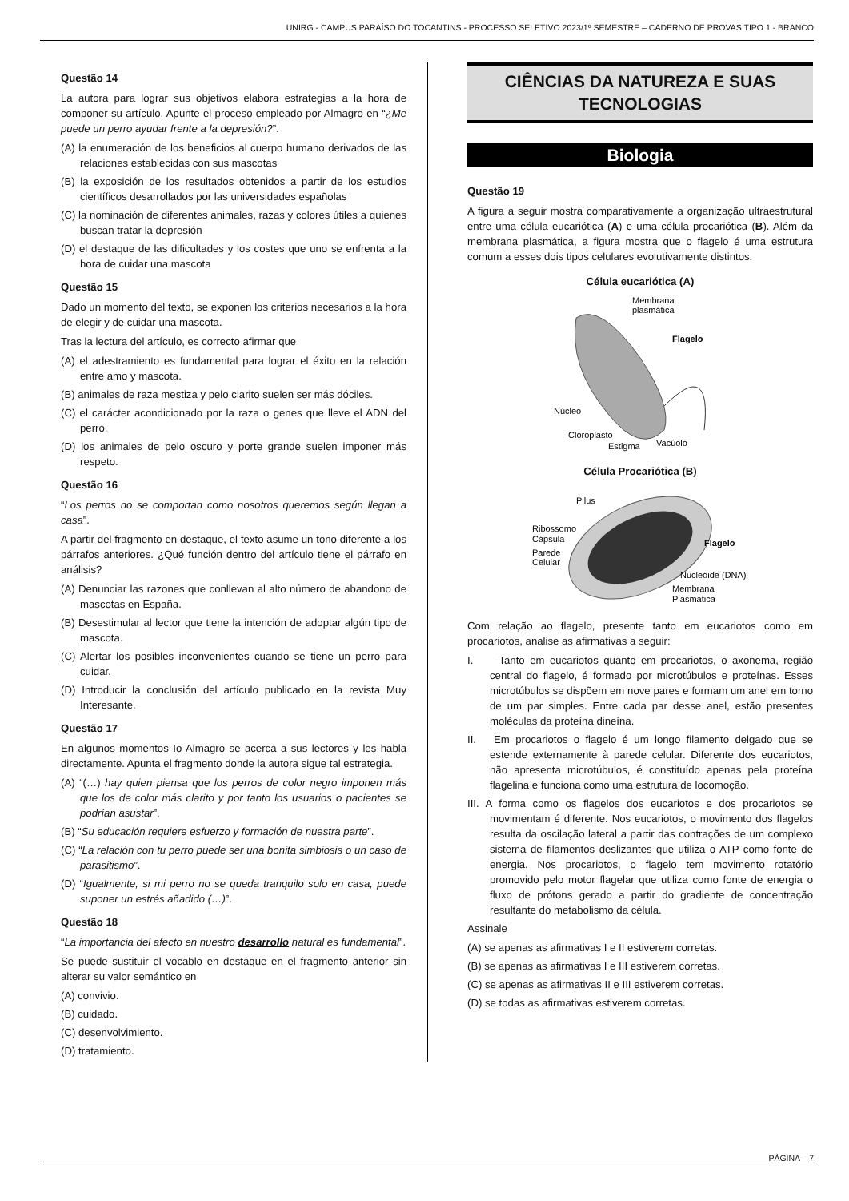UNIRG - CAMPUS PARAÍSO DO TOCANTINS - PROCESSO SELETIVO 2023/1º SEMESTRE – CADERNO DE PROVAS TIPO 1 - BRANCO
Questão 14
La autora para lograr sus objetivos elabora estrategias a la hora de componer su artículo. Apunte el proceso empleado por Almagro en “¿Me puede un perro ayudar frente a la depresión?”.
(A) la enumeración de los beneficios al cuerpo humano derivados de las relaciones establecidas con sus mascotas
(B) la exposición de los resultados obtenidos a partir de los estudios científicos desarrollados por las universidades españolas
(C) la nominación de diferentes animales, razas y colores útiles a quienes buscan tratar la depresión
(D) el destaque de las dificultades y los costes que uno se enfrenta a la hora de cuidar una mascota
Questão 15
Dado un momento del texto, se exponen los criterios necesarios a la hora de elegir y de cuidar una mascota.
Tras la lectura del artículo, es correcto afirmar que
(A) el adestramiento es fundamental para lograr el éxito en la relación entre amo y mascota.
(B) animales de raza mestiza y pelo clarito suelen ser más dóciles.
(C) el carácter acondicionado por la raza o genes que lleve el ADN del perro.
(D) los animales de pelo oscuro y porte grande suelen imponer más respeto.
Questão 16
“Los perros no se comportan como nosotros queremos según llegan a casa”.
A partir del fragmento en destaque, el texto asume un tono diferente a los párrafos anteriores. ¿Qué función dentro del artículo tiene el párrafo en análisis?
(A) Denunciar las razones que conllevan al alto número de abandono de mascotas en España.
(B) Desestimular al lector que tiene la intención de adoptar algún tipo de mascota.
(C) Alertar los posibles inconvenientes cuando se tiene un perro para cuidar.
(D) Introducir la conclusión del artículo publicado en la revista Muy Interesante.
Questão 17
En algunos momentos Io Almagro se acerca a sus lectores y les habla directamente. Apunta el fragmento donde la autora sigue tal estrategia.
(A) “(…) hay quien piensa que los perros de color negro imponen más que los de color más clarito y por tanto los usuarios o pacientes se podrían asustar”.
(B) “Su educación requiere esfuerzo y formación de nuestra parte”.
(C) “La relación con tu perro puede ser una bonita simbiosis o un caso de parasitismo”.
(D) “Igualmente, si mi perro no se queda tranquilo solo en casa, puede suponer un estrés añadido (…)”.
Questão 18
“La importancia del afecto en nuestro desarrollo natural es fundamental”.
Se puede sustituir el vocablo en destaque en el fragmento anterior sin alterar su valor semántico en
(A) convivio.
(B) cuidado.
(C) desenvolvimiento.
(D) tratamiento.
CIÊNCIAS DA NATUREZA E SUAS TECNOLOGIAS
Biologia
Questão 19
A figura a seguir mostra comparativamente a organização ultraestrutural entre uma célula eucariótica (A) e uma célula procariótica (B). Além da membrana plasmática, a figura mostra que o flagelo é uma estrutura comum a esses dois tipos celulares evolutivamente distintos.
Célula eucariótica (A)
Membrana
plasmática
Flagelo
Núcleo
Cloroplasto
Estigma
Vacúolo
Célula Procariótica (B)
Pilus
Ribossomo
Cápsula
Parede
Celular
Flagelo
Nucleóide (DNA)
Membrana
Plasmática
Com relação ao flagelo, presente tanto em eucariotos como em procariotos, analise as afirmativas a seguir:
I. Tanto em eucariotos quanto em procariotos, o axonema, região central do flagelo, é formado por microtúbulos e proteínas. Esses microtúbulos se dispõem em nove pares e formam um anel em torno de um par simples. Entre cada par desse anel, estão presentes moléculas da proteína dineína.
II. Em procariotos o flagelo é um longo filamento delgado que se estende externamente à parede celular. Diferente dos eucariotos, não apresenta microtúbulos, é constituído apenas pela proteína flagelina e funciona como uma estrutura de locomoção.
III. A forma como os flagelos dos eucariotos e dos procariotos se movimentam é diferente. Nos eucariotos, o movimento dos flagelos resulta da oscilação lateral a partir das contrações de um complexo sistema de filamentos deslizantes que utiliza o ATP como fonte de energia. Nos procariotos, o flagelo tem movimento rotatório promovido pelo motor flagelar que utiliza como fonte de energia o fluxo de prótons gerado a partir do gradiente de concentração resultante do metabolismo da célula.
Assinale
(A) se apenas as afirmativas I e II estiverem corretas.
(B) se apenas as afirmativas I e III estiverem corretas.
(C) se apenas as afirmativas II e III estiverem corretas.
(D) se todas as afirmativas estiverem corretas.
PÁGINA – 7